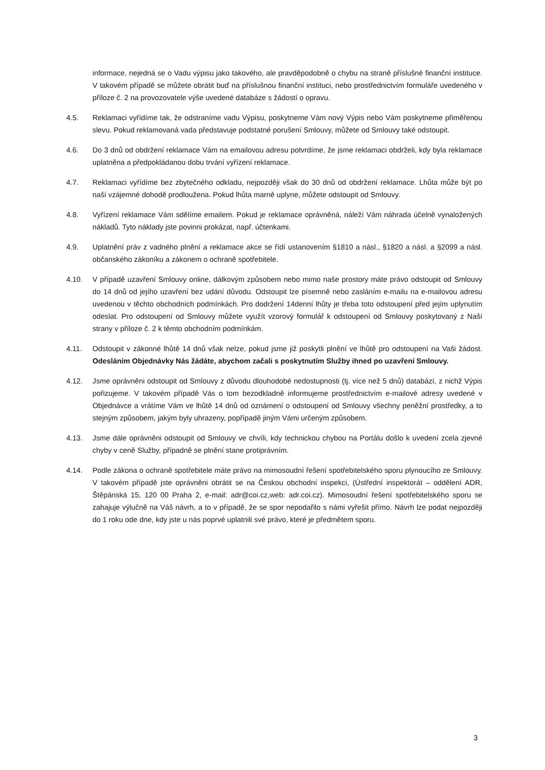informace, nejedná se o Vadu výpisu jako takového, ale pravděpodobně o chybu na straně příslušné finanční instituce. V takovém případě se můžete obrátit buď na příslušnou finanční instituci, nebo prostřednictvím formuláře uvedeného v příloze č. 2 na provozovatele výše uvedené databáze s žádostí o opravu.
4.5. Reklamaci vyřídíme tak, že odstraníme vadu Výpisu, poskytneme Vám nový Výpis nebo Vám poskytneme přiměřenou slevu. Pokud reklamovaná vada představuje podstatné porušení Smlouvy, můžete od Smlouvy také odstoupit.
4.6. Do 3 dnů od obdržení reklamace Vám na emailovou adresu potvrdíme, že jsme reklamaci obdrželi, kdy byla reklamace uplatněna a předpokládanou dobu trvání vyřízení reklamace.
4.7. Reklamaci vyřídíme bez zbytečného odkladu, nejpozději však do 30 dnů od obdržení reklamace. Lhůta může být po naší vzájemné dohodě prodloužena. Pokud lhůta marně uplyne, můžete odstoupit od Smlouvy.
4.8. Vyřízení reklamace Vám sdělíme emailem. Pokud je reklamace oprávněná, náleží Vám náhrada účelně vynaložených nákladů. Tyto náklady jste povinni prokázat, např. účtenkami.
4.9. Uplatnění práv z vadného plnění a reklamace akce se řídí ustanovením §1810 a násl., §1820 a násl. a §2099 a násl. občanského zákoníku a zákonem o ochraně spotřebitele.
4.10. V případě uzavření Smlouvy online, dálkovým způsobem nebo mimo naše prostory máte právo odstoupit od Smlouvy do 14 dnů od jejího uzavření bez udání důvodu. Odstoupit lze písemně nebo zasláním e-mailu na e-mailovou adresu uvedenou v těchto obchodních podmínkách. Pro dodržení 14denní lhůty je třeba toto odstoupení před jejím uplynutím odeslat. Pro odstoupení od Smlouvy můžete využít vzorový formulář k odstoupení od Smlouvy poskytovaný z Naší strany v příloze č. 2 k těmto obchodním podmínkám.
4.11. Odstoupit v zákonné lhůtě 14 dnů však nelze, pokud jsme již poskytli plnění ve lhůtě pro odstoupení na Vaši žádost. Odesláním Objednávky Nás žádáte, abychom začali s poskytnutím Služby ihned po uzavření Smlouvy.
4.12. Jsme oprávněni odstoupit od Smlouvy z důvodu dlouhodobé nedostupnosti (tj. více než 5 dnů) databází, z nichž Výpis pořizujeme. V takovém případě Vás o tom bezodkladně informujeme prostřednictvím e-mailové adresy uvedené v Objednávce a vrátíme Vám ve lhůtě 14 dnů od oznámení o odstoupení od Smlouvy všechny peněžní prostředky, a to stejným způsobem, jakým byly uhrazeny, popřípadě jiným Vámi určeným způsobem.
4.13. Jsme dále oprávněni odstoupit od Smlouvy ve chvíli, kdy technickou chybou na Portálu došlo k uvedení zcela zjevné chyby v ceně Služby, případně se plnění stane protiprávním.
4.14. Podle zákona o ochraně spotřebitele máte právo na mimosoudní řešení spotřebitelského sporu plynoucího ze Smlouvy. V takovém případě jste oprávněni obrátit se na Českou obchodní inspekci, (Ústřední inspektorát – oddělení ADR, Štěpánská 15, 120 00 Praha 2, e-mail: adr@coi.cz,web: adr.coi.cz). Mimosoudní řešení spotřebitelského sporu se zahajuje výlučně na Váš návrh, a to v případě, že se spor nepodařilo s námi vyřešit přímo. Návrh lze podat nejpozději do 1 roku ode dne, kdy jste u nás poprvé uplatnili své právo, které je předmětem sporu.
3